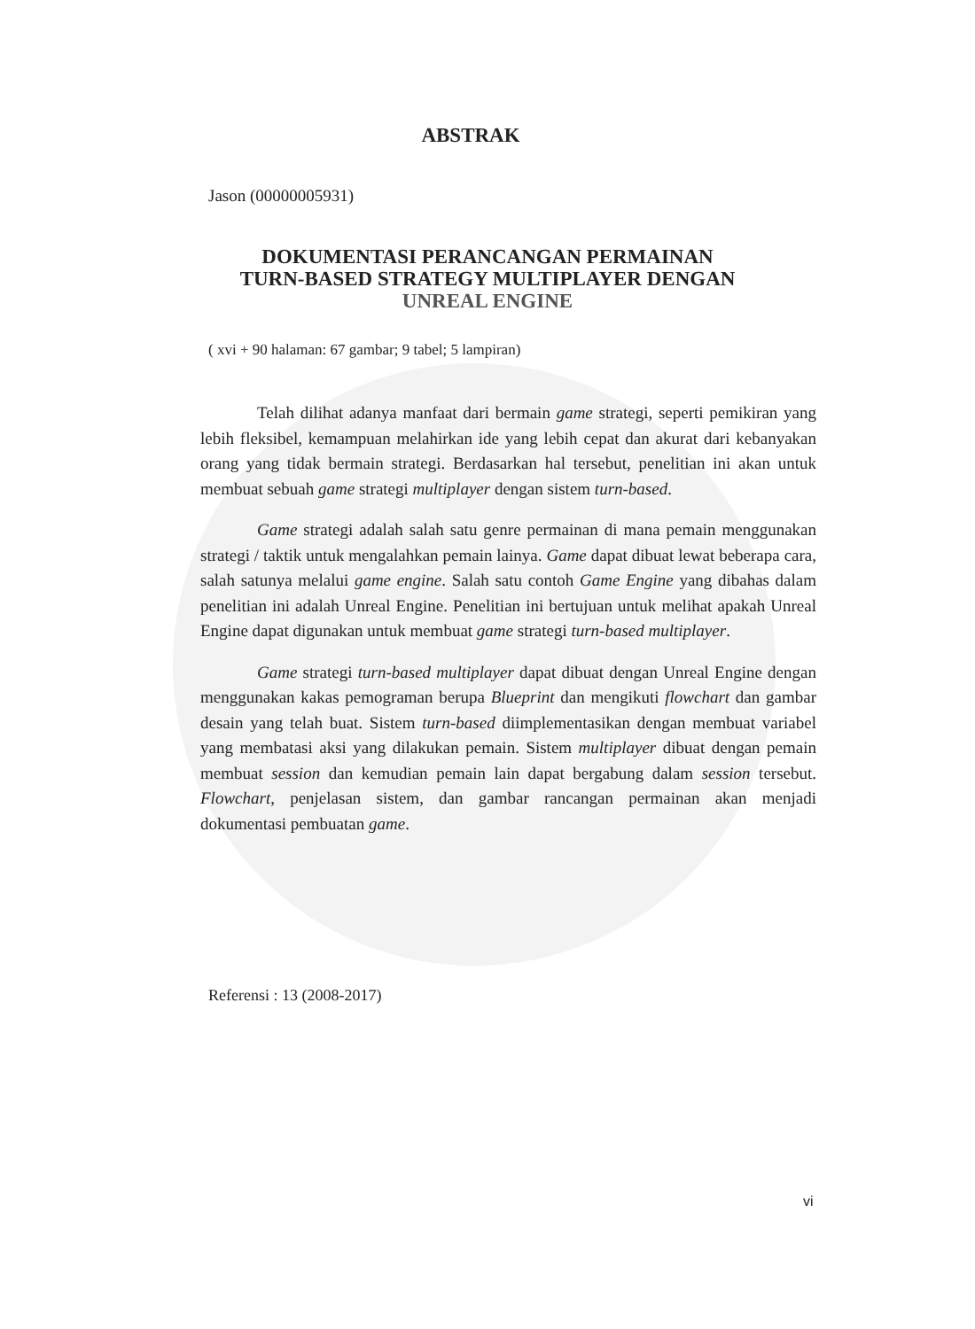ABSTRAK
Jason (00000005931)
DOKUMENTASI PERANCANGAN PERMAINAN
TURN-BASED STRATEGY MULTIPLAYER DENGAN
UNREAL ENGINE
( xvi + 90 halaman: 67 gambar; 9 tabel; 5 lampiran)
Telah dilihat adanya manfaat dari bermain game strategi, seperti pemikiran yang lebih fleksibel, kemampuan melahirkan ide yang lebih cepat dan akurat dari kebanyakan orang yang tidak bermain strategi. Berdasarkan hal tersebut, penelitian ini akan untuk membuat sebuah game strategi multiplayer dengan sistem turn-based.
Game strategi adalah salah satu genre permainan di mana pemain menggunakan strategi / taktik untuk mengalahkan pemain lainya. Game dapat dibuat lewat beberapa cara, salah satunya melalui game engine. Salah satu contoh Game Engine yang dibahas dalam penelitian ini adalah Unreal Engine. Penelitian ini bertujuan untuk melihat apakah Unreal Engine dapat digunakan untuk membuat game strategi turn-based multiplayer.
Game strategi turn-based multiplayer dapat dibuat dengan Unreal Engine dengan menggunakan kakas pemograman berupa Blueprint dan mengikuti flowchart dan gambar desain yang telah buat. Sistem turn-based diimplementasikan dengan membuat variabel yang membatasi aksi yang dilakukan pemain. Sistem multiplayer dibuat dengan pemain membuat session dan kemudian pemain lain dapat bergabung dalam session tersebut. Flowchart, penjelasan sistem, dan gambar rancangan permainan akan menjadi dokumentasi pembuatan game.
Referensi : 13 (2008-2017)
vi